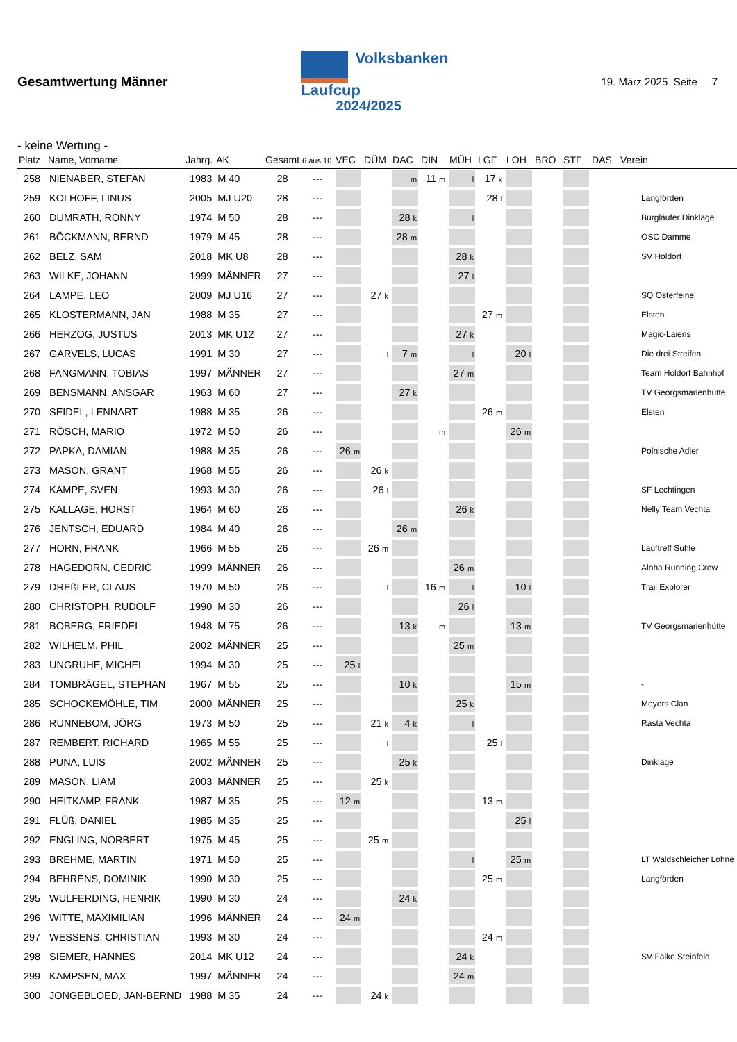Gesamtwertung Männer
Volksbanken
Laufcup
2024/2025
19. März 2025 Seite 7
- keine Wertung -
| Platz | Name, Vorname | Jahrg. | AK | Gesamt | 6 aus 10 | VEC | DÜM | DAC | DIN | MÜH | LGF | LOH | BRO | STF | DAS | Verein |
| --- | --- | --- | --- | --- | --- | --- | --- | --- | --- | --- | --- | --- | --- | --- | --- | --- |
| 258 | NIENABER, STEFAN | 1983 | M 40 | 28 | --- | | | m | 11 m | l | 17 k | | | | | |
| 259 | KOLHOFF, LINUS | 2005 | MJ U20 | 28 | --- | | | | | | 28 l | | | | | Langförden |
| 260 | DUMRATH, RONNY | 1974 | M 50 | 28 | --- | | | 28 k | | l | | | | | | Burgläufer Dinklage |
| 261 | BÖCKMANN, BERND | 1979 | M 45 | 28 | --- | | | 28 m | | | | | | | | OSC Damme |
| 262 | BELZ, SAM | 2018 | MK U8 | 28 | --- | | | | | 28 k | | | | | | SV Holdorf |
| 263 | WILKE, JOHANN | 1999 | MÄNNER | 27 | --- | | | | | 27 l | | | | | | |
| 264 | LAMPE, LEO | 2009 | MJ U16 | 27 | --- | | 27 k | | | | | | | | | SQ Osterfeine |
| 265 | KLOSTERMANN, JAN | 1988 | M 35 | 27 | --- | | | | | | 27 m | | | | | Elsten |
| 266 | HERZOG, JUSTUS | 2013 | MK U12 | 27 | --- | | | | | 27 k | | | | | | Magic-Laiens |
| 267 | GARVELS, LUCAS | 1991 | M 30 | 27 | --- | | l | 7 m | | l | | 20 l | | | | Die drei Streifen |
| 268 | FANGMANN, TOBIAS | 1997 | MÄNNER | 27 | --- | | | | | 27 m | | | | | | Team Holdorf Bahnhof |
| 269 | BENSMANN, ANSGAR | 1963 | M 60 | 27 | --- | | | 27 k | | | | | | | | TV Georgsmarienhütte |
| 270 | SEIDEL, LENNART | 1988 | M 35 | 26 | --- | | | | | | 26 m | | | | | Elsten |
| 271 | RÖSCH, MARIO | 1972 | M 50 | 26 | --- | | | | m | | | 26 m | | | | |
| 272 | PAPKA, DAMIAN | 1988 | M 35 | 26 | --- | 26 m | | | | | | | | | | Polnische Adler |
| 273 | MASON, GRANT | 1968 | M 55 | 26 | --- | | 26 k | | | | | | | | | |
| 274 | KAMPE, SVEN | 1993 | M 30 | 26 | --- | | 26 l | | | | | | | | | SF Lechtingen |
| 275 | KALLAGE, HORST | 1964 | M 60 | 26 | --- | | | | | 26 k | | | | | | Nelly Team Vechta |
| 276 | JENTSCH, EDUARD | 1984 | M 40 | 26 | --- | | | 26 m | | | | | | | | |
| 277 | HORN, FRANK | 1966 | M 55 | 26 | --- | | 26 m | | | | | | | | | Lauftreff Suhle |
| 278 | HAGEDORN, CEDRIC | 1999 | MÄNNER | 26 | --- | | | | | 26 m | | | | | | Aloha Running Crew |
| 279 | DREßLER, CLAUS | 1970 | M 50 | 26 | --- | | l | | 16 m | l | | 10 l | | | | Trail Explorer |
| 280 | CHRISTOPH, RUDOLF | 1990 | M 30 | 26 | --- | | | | | 26 l | | | | | | |
| 281 | BOBERG, FRIEDEL | 1948 | M 75 | 26 | --- | | | 13 k | m | | | 13 m | | | | TV Georgsmarienhütte |
| 282 | WILHELM, PHIL | 2002 | MÄNNER | 25 | --- | | | | | 25 m | | | | | | |
| 283 | UNGRUHE, MICHEL | 1994 | M 30 | 25 | --- | 25 l | | | | | | | | | | |
| 284 | TOMBRÄGEL, STEPHAN | 1967 | M 55 | 25 | --- | | | 10 k | | | | 15 m | | | | - |
| 285 | SCHOCKEMÖHLE, TIM | 2000 | MÄNNER | 25 | --- | | | | | 25 k | | | | | | Meyers Clan |
| 286 | RUNNEBOM, JÖRG | 1973 | M 50 | 25 | --- | | 21 k | 4 k | | l | | | | | | Rasta Vechta |
| 287 | REMBERT, RICHARD | 1965 | M 55 | 25 | --- | | l | | | | 25 l | | | | | |
| 288 | PUNA, LUIS | 2002 | MÄNNER | 25 | --- | | | 25 k | | | | | | | | Dinklage |
| 289 | MASON, LIAM | 2003 | MÄNNER | 25 | --- | | 25 k | | | | | | | | | |
| 290 | HEITKAMP, FRANK | 1987 | M 35 | 25 | --- | 12 m | | | | | 13 m | | | | | |
| 291 | FLÜß, DANIEL | 1985 | M 35 | 25 | --- | | | | | | | 25 l | | | | |
| 292 | ENGLING, NORBERT | 1975 | M 45 | 25 | --- | | 25 m | | | | | | | | | |
| 293 | BREHME, MARTIN | 1971 | M 50 | 25 | --- | | | | | l | | 25 m | | | | LT Waldschleicher Lohne |
| 294 | BEHRENS, DOMINIK | 1990 | M 30 | 25 | --- | | | | | | 25 m | | | | | Langförden |
| 295 | WULFERDING, HENRIK | 1990 | M 30 | 24 | --- | | | 24 k | | | | | | | | |
| 296 | WITTE, MAXIMILIAN | 1996 | MÄNNER | 24 | --- | 24 m | | | | | | | | | | |
| 297 | WESSENS, CHRISTIAN | 1993 | M 30 | 24 | --- | | | | | | 24 m | | | | | |
| 298 | SIEMER, HANNES | 2014 | MK U12 | 24 | --- | | | | | 24 k | | | | | | SV Falke Steinfeld |
| 299 | KAMPSEN, MAX | 1997 | MÄNNER | 24 | --- | | | | | 24 m | | | | | | |
| 300 | JONGEBLOED, JAN-BERND | 1988 | M 35 | 24 | --- | | 24 k | | | | | | | | | |